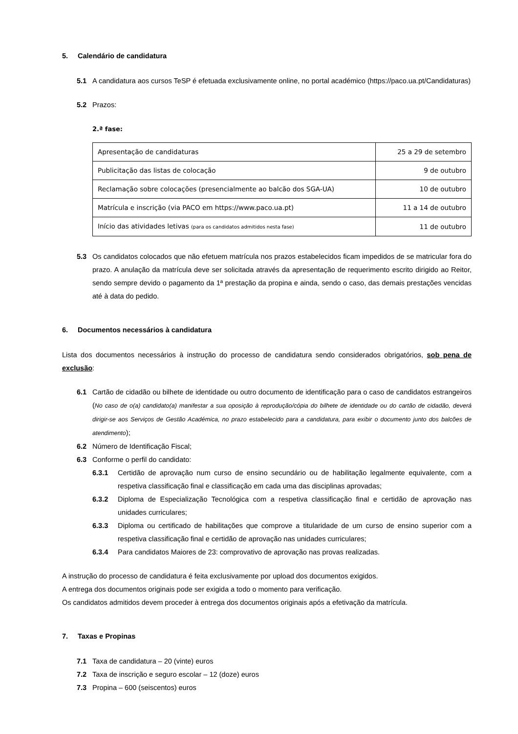5. Calendário de candidatura
5.1 A candidatura aos cursos TeSP é efetuada exclusivamente online, no portal académico (https://paco.ua.pt/Candidaturas)
5.2 Prazos:
2.ª fase:
| Apresentação de candidaturas | 25 a 29 de setembro |
| Publicitação das listas de colocação | 9 de outubro |
| Reclamação sobre colocações (presencialmente ao balcão dos SGA-UA) | 10 de outubro |
| Matrícula e inscrição (via PACO em https://www.paco.ua.pt) | 11 a 14 de outubro |
| Início das atividades letivas (para os candidatos admitidos nesta fase) | 11 de outubro |
5.3 Os candidatos colocados que não efetuem matrícula nos prazos estabelecidos ficam impedidos de se matricular fora do prazo. A anulação da matrícula deve ser solicitada através da apresentação de requerimento escrito dirigido ao Reitor, sendo sempre devido o pagamento da 1ª prestação da propina e ainda, sendo o caso, das demais prestações vencidas até à data do pedido.
6. Documentos necessários à candidatura
Lista dos documentos necessários à instrução do processo de candidatura sendo considerados obrigatórios, sob pena de exclusão:
6.1 Cartão de cidadão ou bilhete de identidade ou outro documento de identificação para o caso de candidatos estrangeiros (No caso de o(a) candidato(a) manifestar a sua oposição à reprodução/cópia do bilhete de identidade ou do cartão de cidadão, deverá dirigir-se aos Serviços de Gestão Académica, no prazo estabelecido para a candidatura, para exibir o documento junto dos balcões de atendimento);
6.2 Número de Identificação Fiscal;
6.3 Conforme o perfil do candidato:
6.3.1 Certidão de aprovação num curso de ensino secundário ou de habilitação legalmente equivalente, com a respetiva classificação final e classificação em cada uma das disciplinas aprovadas;
6.3.2 Diploma de Especialização Tecnológica com a respetiva classificação final e certidão de aprovação nas unidades curriculares;
6.3.3 Diploma ou certificado de habilitações que comprove a titularidade de um curso de ensino superior com a respetiva classificação final e certidão de aprovação nas unidades curriculares;
6.3.4 Para candidatos Maiores de 23: comprovativo de aprovação nas provas realizadas.
A instrução do processo de candidatura é feita exclusivamente por upload dos documentos exigidos.
A entrega dos documentos originais pode ser exigida a todo o momento para verificação.
Os candidatos admitidos devem proceder à entrega dos documentos originais após a efetivação da matrícula.
7. Taxas e Propinas
7.1 Taxa de candidatura – 20 (vinte) euros
7.2 Taxa de inscrição e seguro escolar – 12 (doze) euros
7.3 Propina – 600 (seiscentos) euros